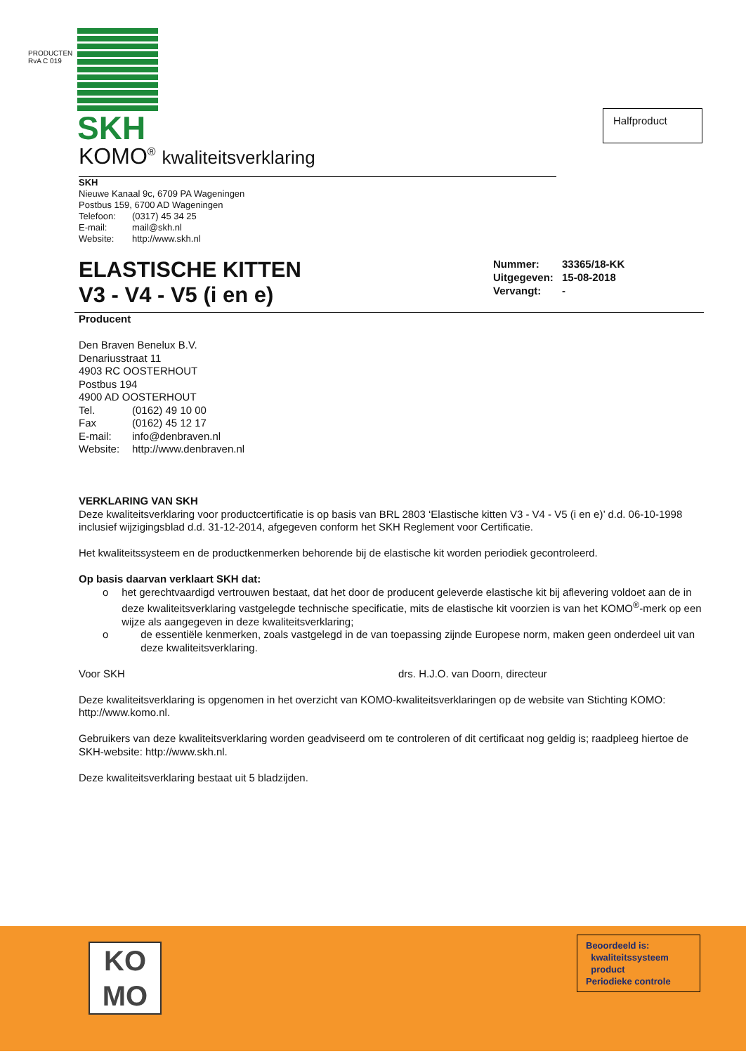PRODUCTEN
RvA C 019
SKH
KOMO<sup>®</sup> kwaliteitsverklaring
Halfproduct
SKH
Nieuwe Kanaal 9c, 6709 PA Wageningen
Postbus 159, 6700 AD Wageningen
Telefoon: (0317) 45 34 25
E-mail: mail@skh.nl
Website: http://www.skh.nl
ELASTISCHE KITTEN
V3 - V4 - V5 (i en e)
Nummer: 33365/18-KK
Uitgegeven: 15-08-2018
Vervangt: -
Producent
Den Braven Benelux B.V.
Denariusstraat 11
4903 RC OOSTERHOUT
Postbus 194
4900 AD OOSTERHOUT
Tel. (0162) 49 10 00
Fax (0162) 45 12 17
E-mail: info@denbraven.nl
Website: http://www.denbraven.nl
VERKLARING VAN SKH
Deze kwaliteitsverklaring voor productcertificatie is op basis van BRL 2803 ‘Elastische kitten V3 - V4 - V5 (i en e)’ d.d. 06-10-1998 inclusief wijzigingsblad d.d. 31-12-2014, afgegeven conform het SKH Reglement voor Certificatie.
Het kwaliteitssysteem en de productkenmerken behorende bij de elastische kit worden periodiek gecontroleerd.
Op basis daarvan verklaart SKH dat:
o het gerechtvaardigd vertrouwen bestaat, dat het door de producent geleverde elastische kit bij aflevering voldoet aan de in deze kwaliteitsverklaring vastgelegde technische specificatie, mits de elastische kit voorzien is van het KOMO<sup>®</sup>-merk op een wijze als aangegeven in deze kwaliteitsverklaring;
o de essentiële kenmerken, zoals vastgelegd in de van toepassing zijnde Europese norm, maken geen onderdeel uit van deze kwaliteitsverklaring.
Voor SKH drs. H.J.O. van Doorn, directeur
Deze kwaliteitsverklaring is opgenomen in het overzicht van KOMO-kwaliteitsverklaringen op de website van Stichting KOMO: http://www.komo.nl.
Gebruikers van deze kwaliteitsverklaring worden geadviseerd om te controleren of dit certificaat nog geldig is; raadpleeg hiertoe de SKH-website: http://www.skh.nl.
Deze kwaliteitsverklaring bestaat uit 5 bladzijden.
KO
MO
Beoordeeld is:
kwaliteitssysteem
product
Periodieke controle